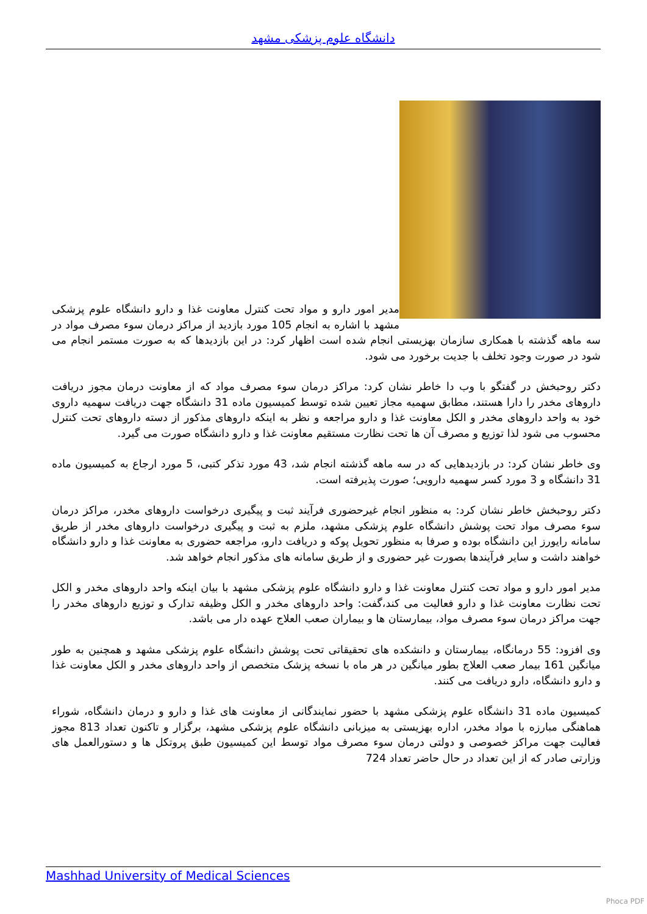دانشگاه علوم پزشکی مشهد
مدیر امور دارو و مواد تحت کنترل معاونت غذا و دارو دانشگاه علوم پزشکی مشهد با اشاره به انجام 105 مورد بازدید از مراکز درمان سوء مصرف مواد در سه ماهه گذشته با همکاری سازمان بهزیستی انجام شده است اظهار کرد: در این بازدیدها که به صورت مستمر انجام می شود در صورت وجود تخلف با جدیت برخورد می شود.
دکتر روحبخش در گفتگو با وب دا خاطر نشان کرد: مراکز درمان سوء مصرف مواد که از معاونت درمان مجوز دریافت داروهای مخدر را دارا هستند، مطابق سهمیه مجاز تعیین شده توسط کمیسیون ماده 31 دانشگاه جهت دریافت سهمیه داروی خود به واحد داروهای مخدر و الکل معاونت غذا و دارو مراجعه و نظر به اینکه داروهای مذکور از دسته داروهای تحت کنترل محسوب می شود لذا توزیع و مصرف آن ها تحت نظارت مستقیم معاونت غذا و دارو دانشگاه صورت می گیرد.
وی خاطر نشان کرد: در بازدیدهایی که در سه ماهه گذشته انجام شد، 43 مورد تذکر کتبی، 5 مورد ارجاع به کمیسیون ماده 31 دانشگاه و 3 مورد کسر سهمیه دارویی؛ صورت پذیرفته است.
دکتر روحبخش خاطر نشان کرد: به منظور انجام غیرحضوری فرآیند ثبت و پیگیری درخواست داروهای مخدر، مراکز درمان سوء مصرف مواد تحت پوشش دانشگاه علوم پزشکی مشهد، ملزم به ثبت و پیگیری درخواست داروهای مخدر از طریق سامانه رایورز این دانشگاه بوده و صرفا به منظور تحویل پوکه و دریافت دارو، مراجعه حضوری به معاونت غذا و دارو دانشگاه خواهند داشت و سایر فرآیندها بصورت غیر حضوری و از طریق سامانه های مذکور انجام خواهد شد.
مدیر امور دارو و مواد تحت کنترل معاونت غذا و دارو دانشگاه علوم پزشکی مشهد با بیان اینکه واحد داروهای مخدر و الکل تحت نظارت معاونت غذا و دارو فعالیت می کند،گفت: واحد داروهای مخدر و الکل وظیفه تدارک و توزیع داروهای مخدر را جهت مراکز درمان سوء مصرف مواد، بیمارستان ها و بیماران صعب العلاج عهده دار می باشد.
وی افزود: 55 درمانگاه، بیمارستان و دانشکده های تحقیقاتی تحت پوشش دانشگاه علوم پزشکی مشهد و همچنین به طور میانگین 161 بیمار صعب العلاج بطور میانگین در هر ماه با نسخه پزشک متخصص از واحد داروهای مخدر و الکل معاونت غذا و دارو دانشگاه، دارو دریافت می کنند.
کمیسیون ماده 31 دانشگاه علوم پزشکی مشهد با حضور نمایندگانی از معاونت های غذا و دارو و درمان دانشگاه، شوراء هماهنگی مبارزه با مواد مخدر، اداره بهزیستی به میزبانی دانشگاه علوم پزشکی مشهد، برگزار و تاکنون تعداد 813 مجوز فعالیت جهت مراکز خصوصی و دولتی درمان سوء مصرف مواد توسط این کمیسیون طبق پروتکل ها و دستورالعمل های وزارتی صادر که از این تعداد در حال حاضر تعداد 724
Mashhad University of Medical Sciences
Phoca PDF